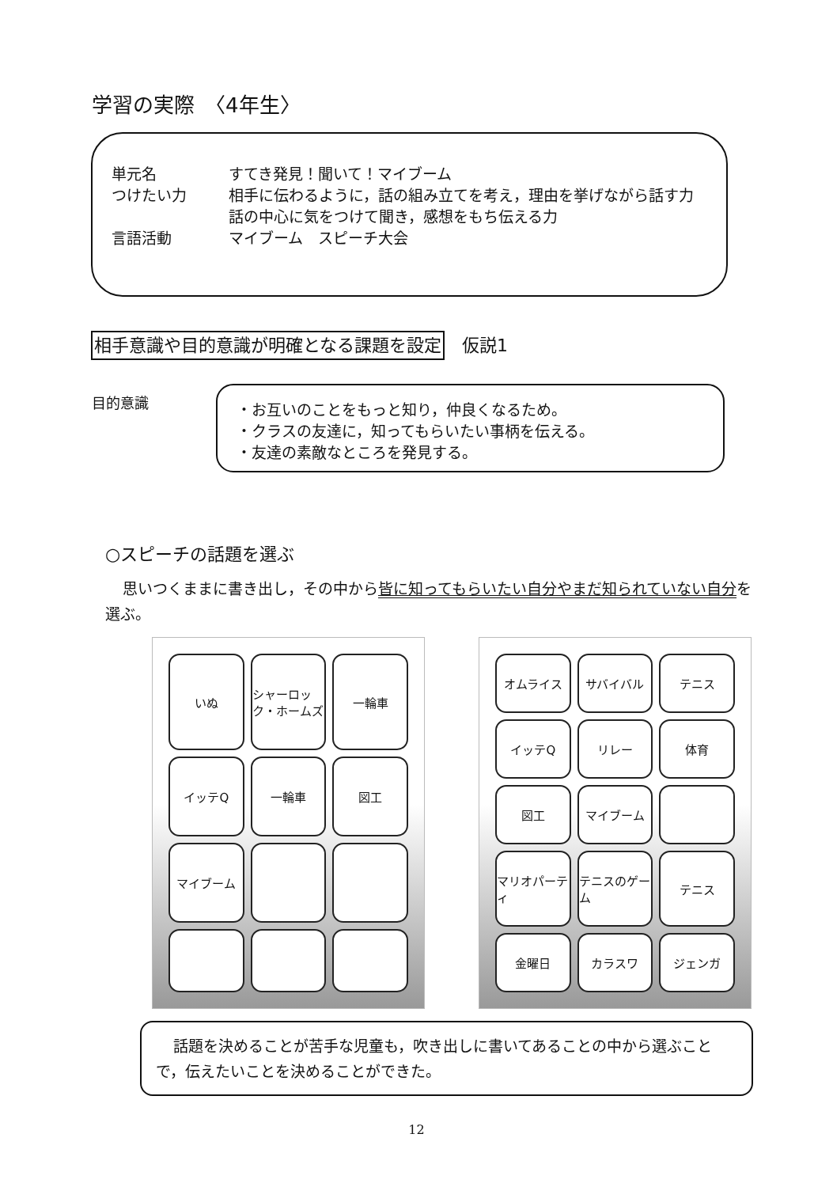学習の実際　〈4年生〉
単元名 すてき発見！聞いて！マイブーム
つけたい力 相手に伝わるように，話の組み立てを考え，理由を挙げながら話す力
話の中心に気をつけて聞き，感想をもち伝える力
言語活動 マイブーム　スピーチ大会
相手意識や目的意識が明確となる課題を設定　仮説1
目的意識
・お互いのことをもっと知り，仲良くなるため。
・クラスの友達に，知ってもらいたい事柄を伝える。
・友達の素敵なところを発見する。
○スピーチの話題を選ぶ
思いつくままに書き出し，その中から皆に知ってもらいたい自分やまだ知られていない自分を選ぶ。
いぬ
シャーロック・ホームズ
一輪車
イッテQ
一輪車
図工
マイブーム
オムライス
サバイバル
テニス
イッテQ
リレー
体育
図工
マイブーム
マリオパーティ
テニスのゲーム
テニス
金曜日
カラスワ
ジェンガ
話題を決めることが苦手な児童も，吹き出しに書いてあることの中から選ぶことで，伝えたいことを決めることができた。
12